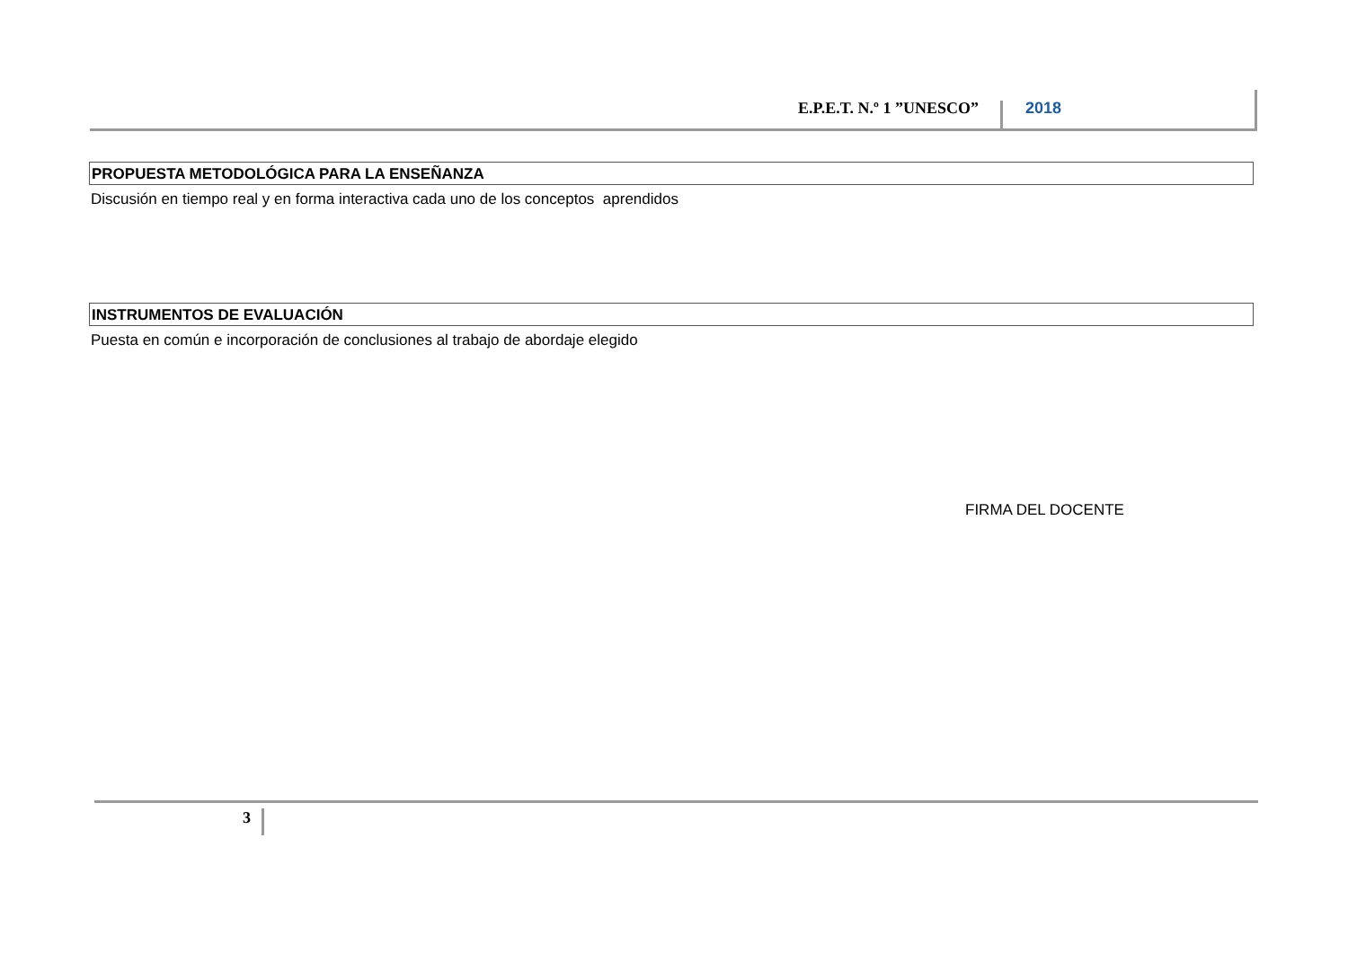E.P.E.T. N.º 1 ”UNESCO”
2018
PROPUESTA METODOLÓGICA PARA LA ENSEÑANZA
Discusión en tiempo real y en forma interactiva cada uno de los conceptos aprendidos
INSTRUMENTOS DE EVALUACIÓN
Puesta en común e incorporación de conclusiones al trabajo de abordaje elegido
FIRMA DEL DOCENTE
3